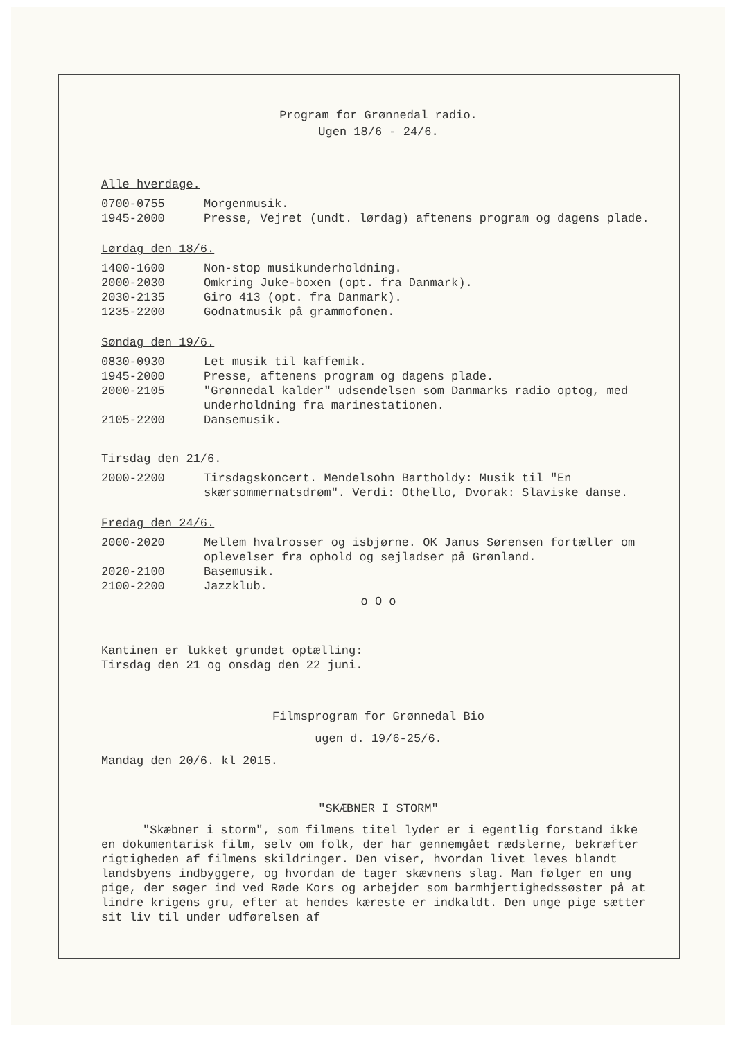Program for Grønnedal radio.
Ugen 18/6 - 24/6.
Alle hverdage.
0700-0755 Morgenmusik.
1945-2000 Presse, Vejret (undt. lørdag) aftenens program og dagens plade.
Lørdag den 18/6.
1400-1600 Non-stop musikunderholdning.
2000-2030 Omkring Juke-boxen (opt. fra Danmark).
2030-2135 Giro 413 (opt. fra Danmark).
1235-2200 Godnatmusik på grammofonen.
Søndag den 19/6.
0830-0930 Let musik til kaffemik.
1945-2000 Presse, aftenens program og dagens plade.
2000-2105 "Grønnedal kalder" udsendelsen som Danmarks radio optog, med underholdning fra marinestationen.
2105-2200 Dansemusik.
Tirsdag den 21/6.
2000-2200 Tirsdagskoncert. Mendelsohn Bartholdy: Musik til "En skærsommernatsdrøm". Verdi: Othello, Dvorak: Slaviske danse.
Fredag den 24/6.
2000-2020 Mellem hvalrosser og isbjørne. OK Janus Sørensen fortæller om oplevelser fra ophold og sejladser på Grønland.
2020-2100 Basemusik.
2100-2200 Jazzklub.
o O o
Kantinen er lukket grundet optælling:
Tirsdag den 21 og onsdag den 22 juni.
Filmsprogram for Grønnedal Bio
ugen d. 19/6-25/6.
Mandag den 20/6. kl 2015.
"SKÆBNER I STORM"
"Skæbner i storm", som filmens titel lyder er i egentlig forstand ikke en dokumentarisk film, selv om folk, der har gennemgået rædslerne, bekræfter rigtigheden af filmens skildringer. Den viser, hvordan livet leves blandt landsbyens indbyggere, og hvordan de tager skævnens slag. Man følger en ung pige, der søger ind ved Røde Kors og arbejder som barmhjertighedssøster på at lindre krigens gru, efter at hendes kæreste er indkaldt. Den unge pige sætter sit liv til under udførelsen af